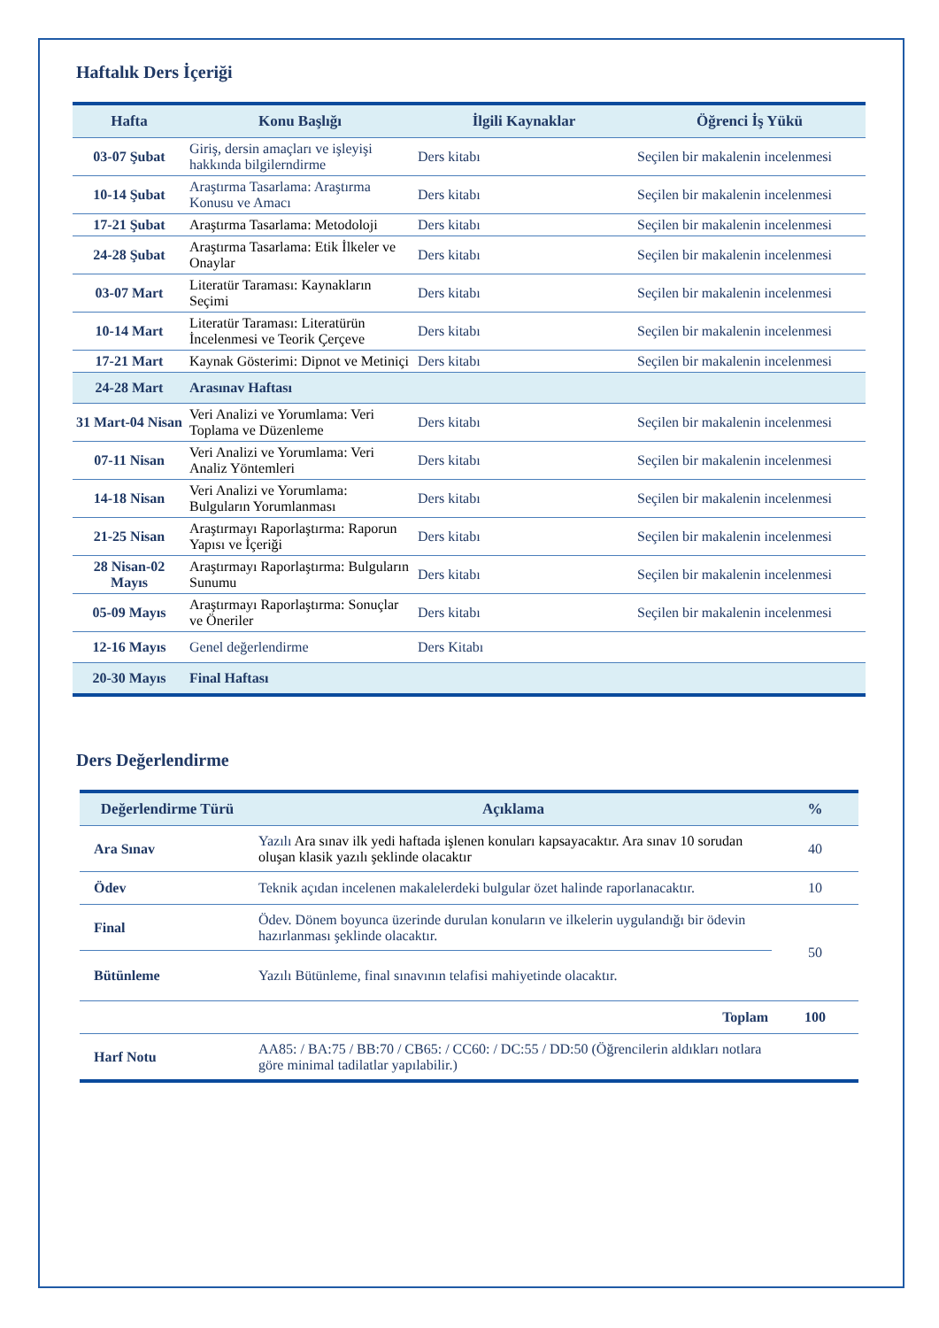Haftalık Ders İçeriği
| Hafta | Konu Başlığı | İlgili Kaynaklar | Öğrenci İş Yükü |
| --- | --- | --- | --- |
| 03-07 Şubat | Giriş, dersin amaçları ve işleyişi hakkında bilgilerndirme | Ders kitabı | Seçilen bir makalenin incelenmesi |
| 10-14 Şubat | Araştırma Tasarlama: Araştırma Konusu ve Amacı | Ders kitabı | Seçilen bir makalenin incelenmesi |
| 17-21 Şubat | Araştırma Tasarlama: Metodoloji | Ders kitabı | Seçilen bir makalenin incelenmesi |
| 24-28 Şubat | Araştırma Tasarlama: Etik İlkeler ve Onaylar | Ders kitabı | Seçilen bir makalenin incelenmesi |
| 03-07 Mart | Literatür Taraması: Kaynakların Seçimi | Ders kitabı | Seçilen bir makalenin incelenmesi |
| 10-14 Mart | Literatür Taraması: Literatürün İncelenmesi ve Teorik Çerçeve | Ders kitabı | Seçilen bir makalenin incelenmesi |
| 17-21 Mart | Kaynak Gösterimi: Dipnot ve Metiniçi | Ders kitabı | Seçilen bir makalenin incelenmesi |
| 24-28 Mart | Arasınav Haftası | | |
| 31 Mart-04 Nisan | Veri Analizi ve Yorumlama: Veri Toplama ve Düzenleme | Ders kitabı | Seçilen bir makalenin incelenmesi |
| 07-11 Nisan | Veri Analizi ve Yorumlama: Veri Analiz Yöntemleri | Ders kitabı | Seçilen bir makalenin incelenmesi |
| 14-18 Nisan | Veri Analizi ve Yorumlama: Bulguların Yorumlanması | Ders kitabı | Seçilen bir makalenin incelenmesi |
| 21-25 Nisan | Araştırmayı Raporlaştırma: Raporun Yapısı ve İçeriği | Ders kitabı | Seçilen bir makalenin incelenmesi |
| 28 Nisan-02 Mayıs | Araştırmayı Raporlaştırma: Bulguların Sunumu | Ders kitabı | Seçilen bir makalenin incelenmesi |
| 05-09 Mayıs | Araştırmayı Raporlaştırma: Sonuçlar ve Öneriler | Ders kitabı | Seçilen bir makalenin incelenmesi |
| 12-16 Mayıs | Genel değerlendirme | Ders Kitabı | |
| 20-30 Mayıs | Final Haftası | | |
Ders Değerlendirme
| Değerlendirme Türü | Açıklama | % |
| --- | --- | --- |
| Ara Sınav | Yazılı Ara sınav ilk yedi haftada işlenen konuları kapsayacaktır. Ara sınav 10 sorudan oluşan klasik yazılı şeklinde olacaktır | 40 |
| Ödev | Teknik açıdan incelenen makalelerdeki bulgular özet halinde raporlanacaktır. | 10 |
| Final | Ödev. Dönem boyunca üzerinde durulan konuların ve ilkelerin uygulandığı bir ödevin hazırlanması şeklinde olacaktır. | 50 |
| Bütünleme | Yazılı Bütünleme, final sınavının telafisi mahiyetinde olacaktır. | |
| | Toplam | 100 |
| Harf Notu | AA85: / BA:75 / BB:70 / CB65: / CC60: / DC:55 / DD:50 (Öğrencilerin aldıkları notlara göre minimal tadilatlar yapılabilir.) | |